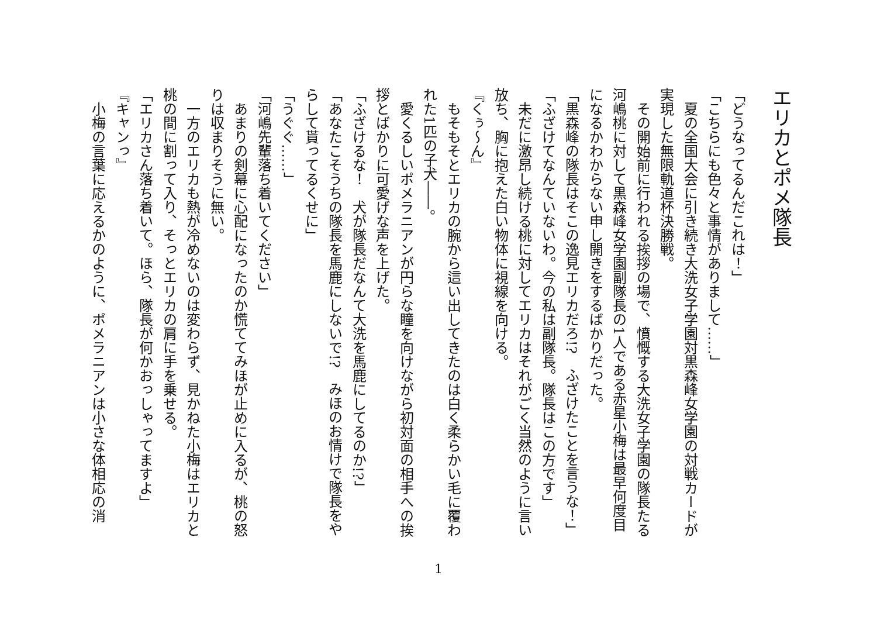エリカとポメ隊長
「どうなってるんだこれは！」
「こちらにも色々と事情がありまして……」
　夏の全国大会に引き続き大洗女子学園対黒森峰女学園の対戦カードが実現した無限軌道杯決勝戦。
　その開始前に行われる挨拶の場で、憤慨する大洗女子学園の隊長たる河嶋桃に対して黒森峰女学園副隊長の1人である赤星小梅は最早何度目になるかわからない申し開きをするばかりだった。
「黒森峰の隊長はそこの逸見エリカだろ!?　ふざけたことを言うな！」
「ふざけてなんていないわ。今の私は副隊長。隊長はこの方です」
　未だに激昂し続ける桃に対してエリカはそれがごく当然のように言い放ち、胸に抱えた白い物体に視線を向ける。
『くぅ～ん』
　もそもそとエリカの腕から這い出してきたのは白く柔らかい毛に覆われた1匹の子犬――。
　愛くるしいポメラニアンが円らな瞳を向けながら初対面の相手への挨拶とばかりに可愛げな声を上げた。
「ふざけるな！　犬が隊長だなんて大洗を馬鹿にしてるのか!?」
「あなたこそうちの隊長を馬鹿にしないで!?　みほのお情けで隊長をやらして貰ってるくせに」
「うぐぐ……」
「河嶋先輩落ち着いてください」
　あまりの剣幕に心配になったのか慌ててみほが止めに入るが、桃の怒りは収まりそうに無い。
　一方のエリカも熱が冷めないのは変わらず、見かねた小梅はエリカと桃の間に割って入り、そっとエリカの肩に手を乗せる。
「エリカさん落ち着いて。ほら、隊長が何かおっしゃってますよ」
『キャンっ』
　小梅の言葉に応えるかのように、ポメラニアンは小さな体相応の消
1